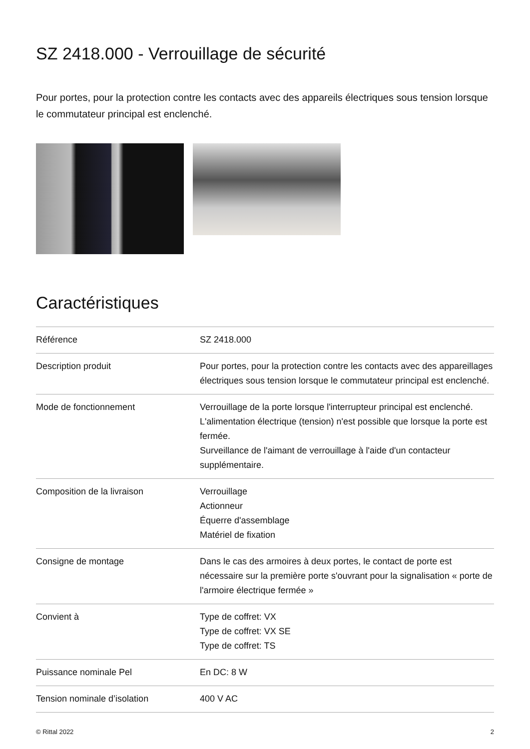SZ 2418.000 - Verrouillage de sécurité
Pour portes, pour la protection contre les contacts avec des appareils électriques sous tension lorsque le commutateur principal est enclenché.
Caractéristiques
| Référence | SZ 2418.000 |
| Description produit | Pour portes, pour la protection contre les contacts avec des appareillages électriques sous tension lorsque le commutateur principal est enclenché. |
| Mode de fonctionnement | Verrouillage de la porte lorsque l'interrupteur principal est enclenché. L'alimentation électrique (tension) n'est possible que lorsque la porte est fermée. Surveillance de l'aimant de verrouillage à l'aide d'un contacteur supplémentaire. |
| Composition de la livraison | Verrouillage Actionneur Équerre d'assemblage Matériel de fixation |
| Consigne de montage | Dans le cas des armoires à deux portes, le contact de porte est nécessaire sur la première porte s'ouvrant pour la signalisation « porte de l'armoire électrique fermée » |
| Convient à | Type de coffret: VX Type de coffret: VX SE Type de coffret: TS |
| Puissance nominale Pel | En DC: 8 W |
| Tension nominale d’isolation | 400 V AC |
© Rittal 2022 2